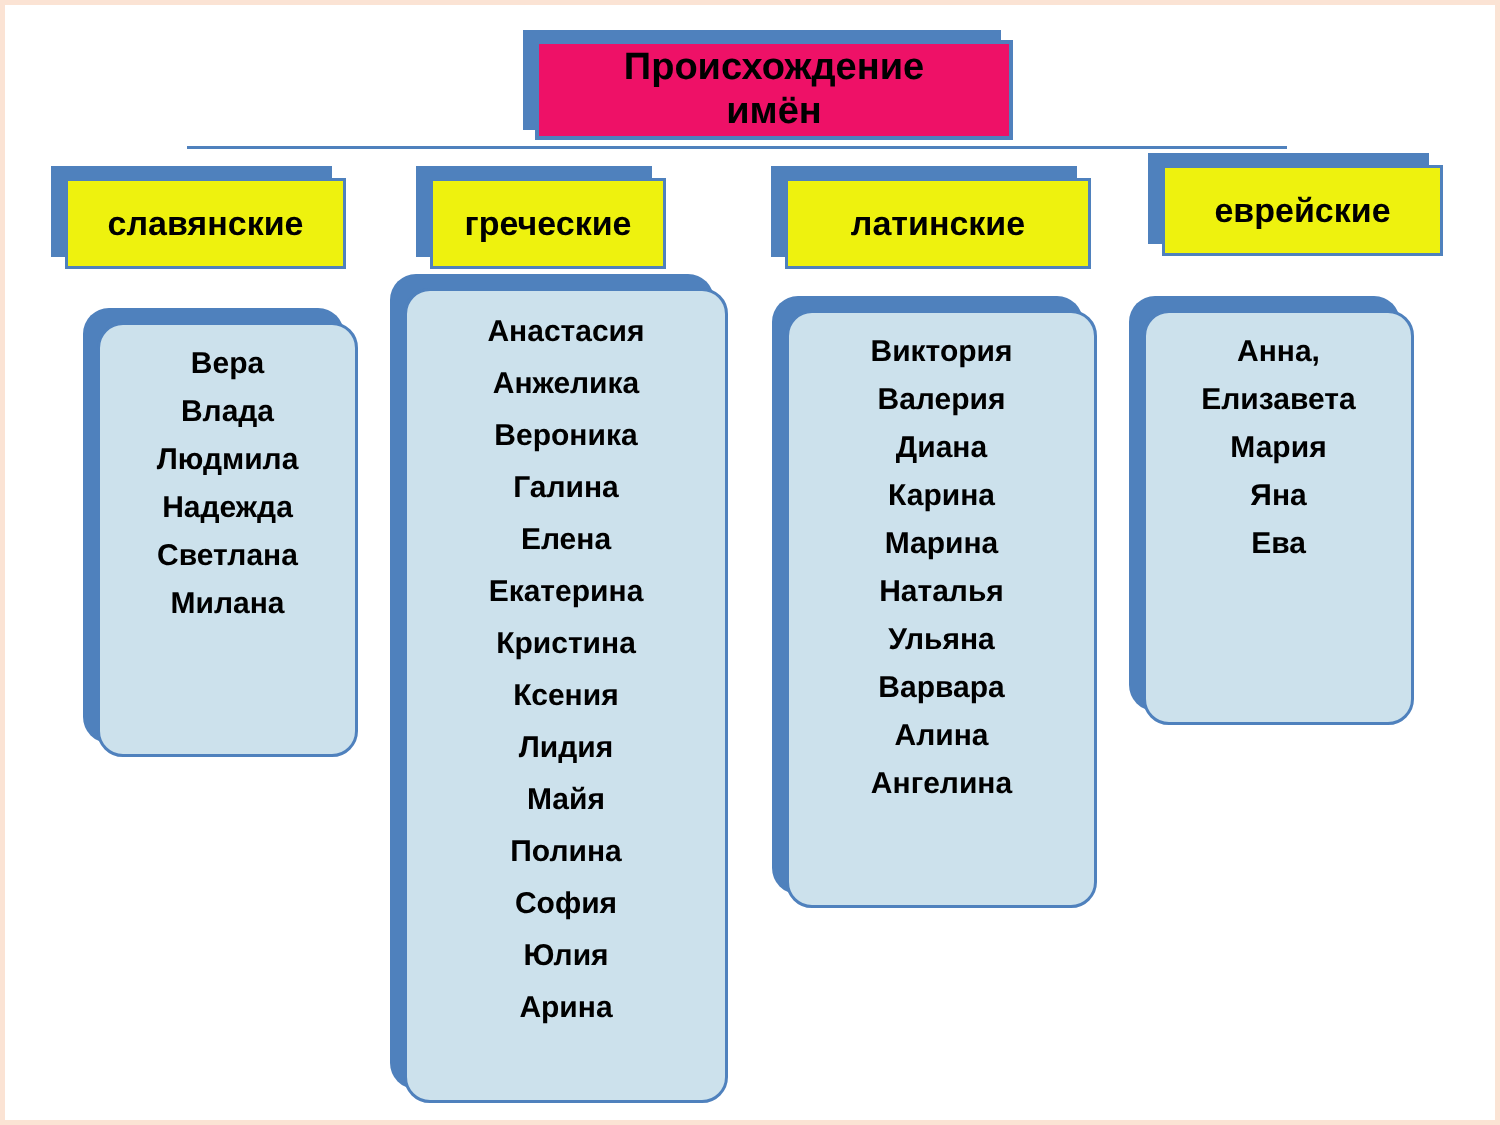Происхождение
имён
славянские греческие латинские еврейские
Вера
Влада
Людмила
Надежда
Светлана
Милана
Анастасия
Анжелика
Вероника
Галина
Елена
Екатерина
Кристина
Ксения
Лидия
Майя
Полина
София
Юлия
Арина
Виктория
Валерия
Диана
Карина
Марина
Наталья
Ульяна
Варвара
Алина
Ангелина
Анна,
Елизавета
Мария
Яна
Ева